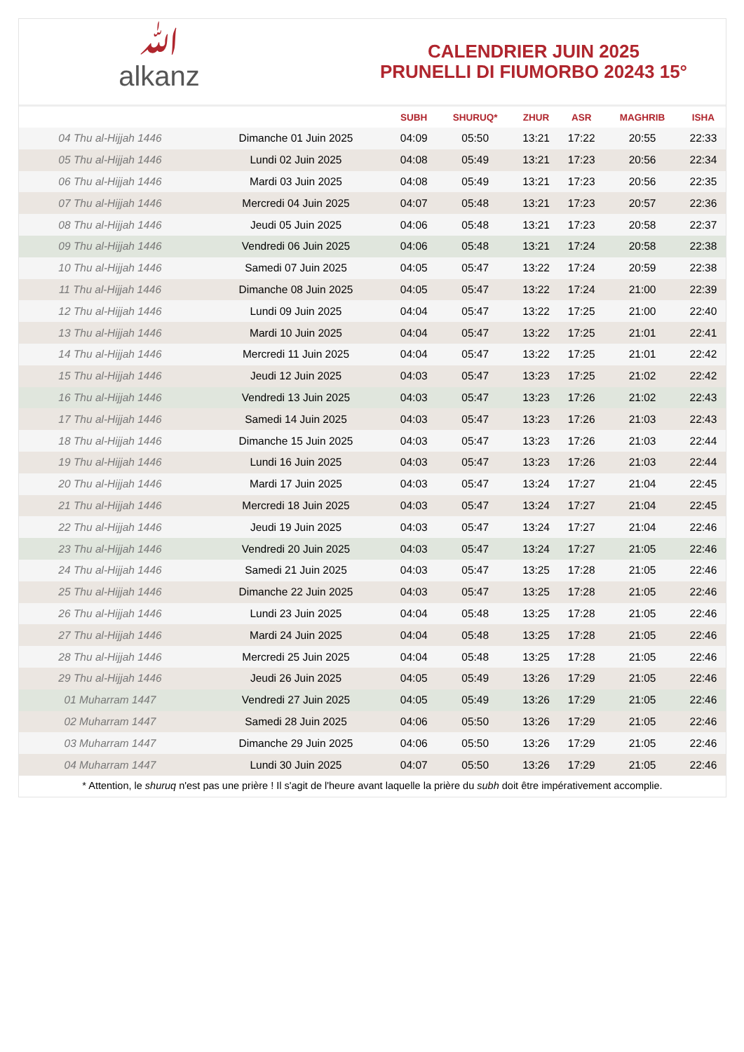ﷲalkanz
CALENDRIER JUIN 2025
PRUNELLI DI FIUMORBO 20243 15°
| | | SUBH | SHURUQ* | ZHUR | ASR | MAGHRIB | ISHA |
| --- | --- | --- | --- | --- | --- | --- | --- |
| 04 Thu al-Hijjah 1446 | Dimanche 01 Juin 2025 | 04:09 | 05:50 | 13:21 | 17:22 | 20:55 | 22:33 |
| 05 Thu al-Hijjah 1446 | Lundi 02 Juin 2025 | 04:08 | 05:49 | 13:21 | 17:23 | 20:56 | 22:34 |
| 06 Thu al-Hijjah 1446 | Mardi 03 Juin 2025 | 04:08 | 05:49 | 13:21 | 17:23 | 20:56 | 22:35 |
| 07 Thu al-Hijjah 1446 | Mercredi 04 Juin 2025 | 04:07 | 05:48 | 13:21 | 17:23 | 20:57 | 22:36 |
| 08 Thu al-Hijjah 1446 | Jeudi 05 Juin 2025 | 04:06 | 05:48 | 13:21 | 17:23 | 20:58 | 22:37 |
| 09 Thu al-Hijjah 1446 | Vendredi 06 Juin 2025 | 04:06 | 05:48 | 13:21 | 17:24 | 20:58 | 22:38 |
| 10 Thu al-Hijjah 1446 | Samedi 07 Juin 2025 | 04:05 | 05:47 | 13:22 | 17:24 | 20:59 | 22:38 |
| 11 Thu al-Hijjah 1446 | Dimanche 08 Juin 2025 | 04:05 | 05:47 | 13:22 | 17:24 | 21:00 | 22:39 |
| 12 Thu al-Hijjah 1446 | Lundi 09 Juin 2025 | 04:04 | 05:47 | 13:22 | 17:25 | 21:00 | 22:40 |
| 13 Thu al-Hijjah 1446 | Mardi 10 Juin 2025 | 04:04 | 05:47 | 13:22 | 17:25 | 21:01 | 22:41 |
| 14 Thu al-Hijjah 1446 | Mercredi 11 Juin 2025 | 04:04 | 05:47 | 13:22 | 17:25 | 21:01 | 22:42 |
| 15 Thu al-Hijjah 1446 | Jeudi 12 Juin 2025 | 04:03 | 05:47 | 13:23 | 17:25 | 21:02 | 22:42 |
| 16 Thu al-Hijjah 1446 | Vendredi 13 Juin 2025 | 04:03 | 05:47 | 13:23 | 17:26 | 21:02 | 22:43 |
| 17 Thu al-Hijjah 1446 | Samedi 14 Juin 2025 | 04:03 | 05:47 | 13:23 | 17:26 | 21:03 | 22:43 |
| 18 Thu al-Hijjah 1446 | Dimanche 15 Juin 2025 | 04:03 | 05:47 | 13:23 | 17:26 | 21:03 | 22:44 |
| 19 Thu al-Hijjah 1446 | Lundi 16 Juin 2025 | 04:03 | 05:47 | 13:23 | 17:26 | 21:03 | 22:44 |
| 20 Thu al-Hijjah 1446 | Mardi 17 Juin 2025 | 04:03 | 05:47 | 13:24 | 17:27 | 21:04 | 22:45 |
| 21 Thu al-Hijjah 1446 | Mercredi 18 Juin 2025 | 04:03 | 05:47 | 13:24 | 17:27 | 21:04 | 22:45 |
| 22 Thu al-Hijjah 1446 | Jeudi 19 Juin 2025 | 04:03 | 05:47 | 13:24 | 17:27 | 21:04 | 22:46 |
| 23 Thu al-Hijjah 1446 | Vendredi 20 Juin 2025 | 04:03 | 05:47 | 13:24 | 17:27 | 21:05 | 22:46 |
| 24 Thu al-Hijjah 1446 | Samedi 21 Juin 2025 | 04:03 | 05:47 | 13:25 | 17:28 | 21:05 | 22:46 |
| 25 Thu al-Hijjah 1446 | Dimanche 22 Juin 2025 | 04:03 | 05:47 | 13:25 | 17:28 | 21:05 | 22:46 |
| 26 Thu al-Hijjah 1446 | Lundi 23 Juin 2025 | 04:04 | 05:48 | 13:25 | 17:28 | 21:05 | 22:46 |
| 27 Thu al-Hijjah 1446 | Mardi 24 Juin 2025 | 04:04 | 05:48 | 13:25 | 17:28 | 21:05 | 22:46 |
| 28 Thu al-Hijjah 1446 | Mercredi 25 Juin 2025 | 04:04 | 05:48 | 13:25 | 17:28 | 21:05 | 22:46 |
| 29 Thu al-Hijjah 1446 | Jeudi 26 Juin 2025 | 04:05 | 05:49 | 13:26 | 17:29 | 21:05 | 22:46 |
| 01 Muharram 1447 | Vendredi 27 Juin 2025 | 04:05 | 05:49 | 13:26 | 17:29 | 21:05 | 22:46 |
| 02 Muharram 1447 | Samedi 28 Juin 2025 | 04:06 | 05:50 | 13:26 | 17:29 | 21:05 | 22:46 |
| 03 Muharram 1447 | Dimanche 29 Juin 2025 | 04:06 | 05:50 | 13:26 | 17:29 | 21:05 | 22:46 |
| 04 Muharram 1447 | Lundi 30 Juin 2025 | 04:07 | 05:50 | 13:26 | 17:29 | 21:05 | 22:46 |
* Attention, le shuruq n'est pas une prière ! Il s'agit de l'heure avant laquelle la prière du subh doit être impérativement accomplie.